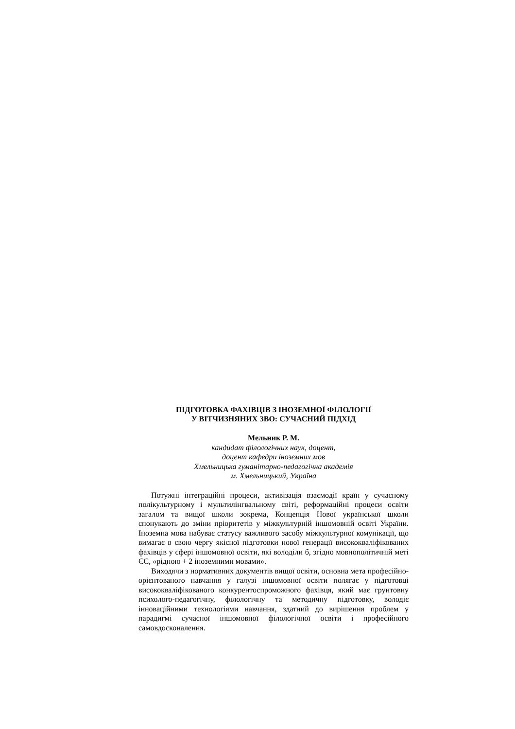ПІДГОТОВКА ФАХІВЦІВ З ІНОЗЕМНОЇ ФІЛОЛОГІЇ
У ВІТЧИЗНЯНИХ ЗВО: СУЧАСНИЙ ПІДХІД
Мельник Р. М.
кандидат філологічних наук, доцент,
доцент кафедри іноземних мов
Хмельницька гуманітарно-педагогічна академія
м. Хмельницький, Україна
Потужні інтеграційні процеси, активізація взаємодії країн у сучасному полікультурному і мультилінгвальному світі, реформаційні процеси освіти загалом та вищої школи зокрема, Концепція Нової української школи спонукають до зміни пріоритетів у міжкультурній іншомовній освіті України. Іноземна мова набуває статусу важливого засобу міжкультурної комунікації, що вимагає в свою чергу якісної підготовки нової генерації висококваліфікованих фахівців у сфері іншомовної освіти, які володіли б, згідно мовнополітичній меті ЄС, «рідною + 2 іноземними мовами».
Виходячи з нормативних документів вищої освіти, основна мета професійно-орієнтованого навчання у галузі іншомовної освіти полягає у підготовці висококваліфікованого конкурентоспроможного фахівця, який має грунтовну психолого-педагогічну, філологічну та методичну підготовку, володіє інноваційними технологіями навчання, здатний до вирішення проблем у парадигмі сучасної іншомовної філологічної освіти і професійного самовдосконалення.